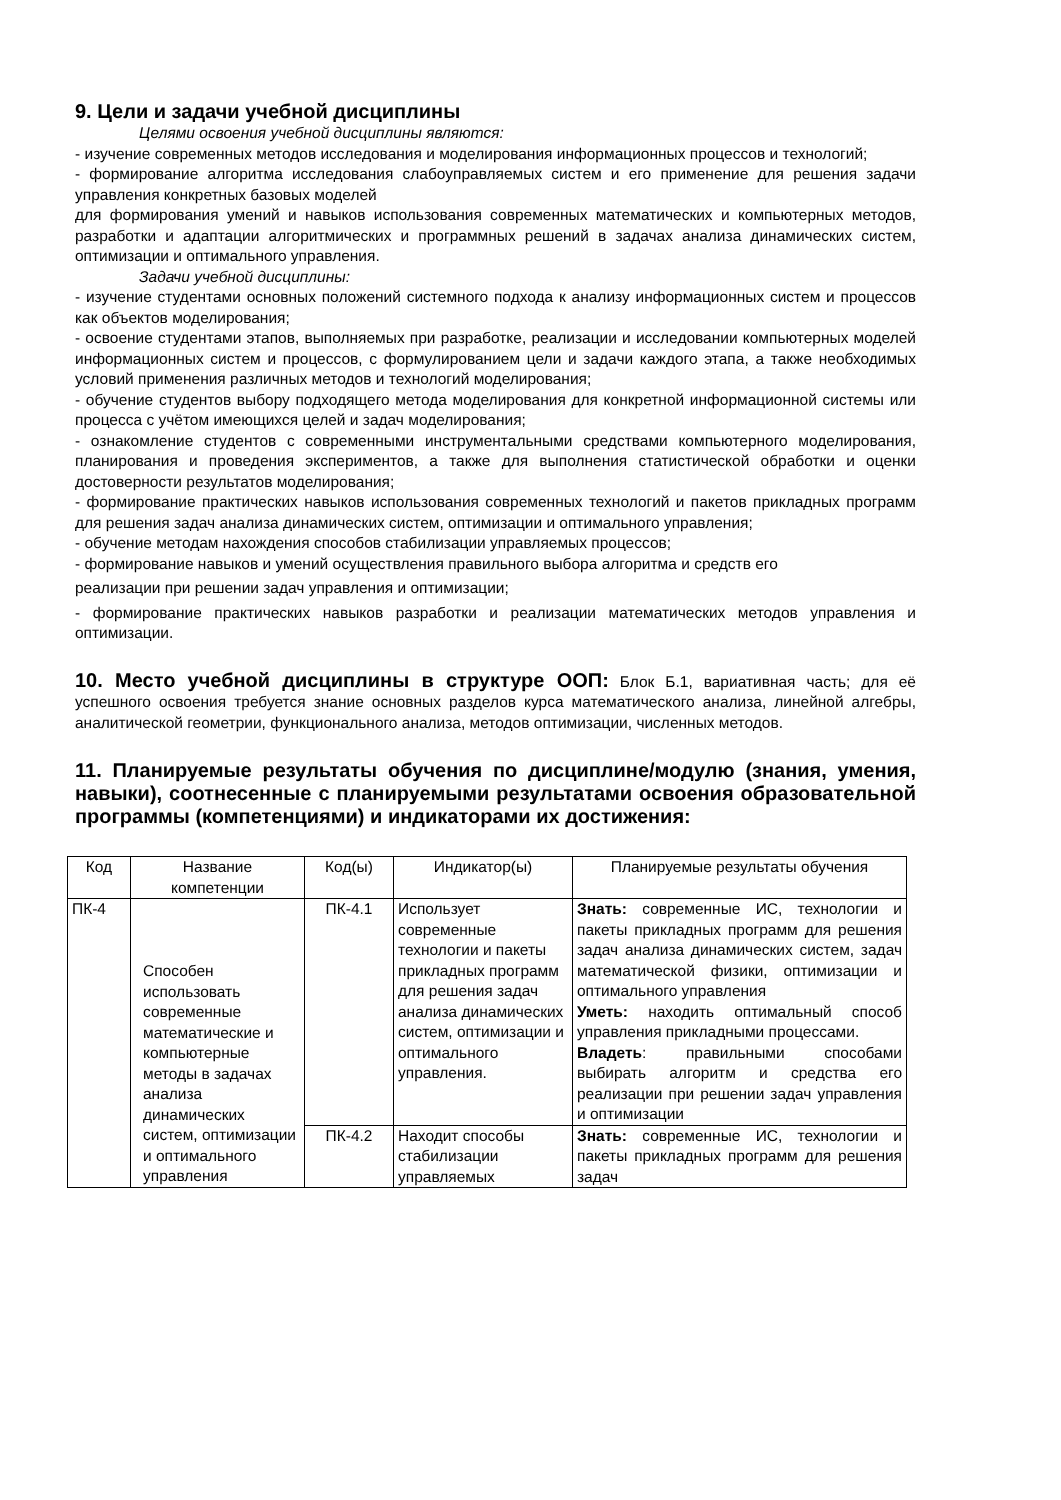9. Цели и задачи учебной дисциплины
Целями освоения учебной дисциплины являются:
- изучение современных методов исследования и моделирования информационных процессов и технологий;
- формирование алгоритма исследования слабоуправляемых систем и его применение для решения задачи управления конкретных базовых моделей
для формирования умений и навыков использования современных математических и компьютерных методов, разработки и адаптации алгоритмических и программных решений в задачах анализа динамических систем, оптимизации и оптимального управления.
Задачи учебной дисциплины:
- изучение студентами основных положений системного подхода к анализу информационных систем и процессов как объектов моделирования;
- освоение студентами этапов, выполняемых при разработке, реализации и исследовании компьютерных моделей информационных систем и процессов, с формулированием цели и задачи каждого этапа, а также необходимых условий применения различных методов и технологий моделирования;
- обучение студентов выбору подходящего метода моделирования для конкретной информационной системы или процесса с учётом имеющихся целей и задач моделирования;
- ознакомление студентов с современными инструментальными средствами компьютерного моделирования, планирования и проведения экспериментов, а также для выполнения статистической обработки и оценки достоверности результатов моделирования;
- формирование практических навыков использования современных технологий и пакетов прикладных программ для решения задач анализа динамических систем, оптимизации и оптимального управления;
- обучение методам нахождения способов стабилизации управляемых процессов;
- формирование навыков и умений осуществления правильного выбора алгоритма и средств его
реализации при решении задач управления и оптимизации;
- формирование практических навыков разработки и реализации математических методов управления и оптимизации.
10. Место учебной дисциплины в структуре ООП: Блок Б.1, вариативная часть; для её успешного освоения требуется знание основных разделов курса математического анализа, линейной алгебры, аналитической геометрии, функционального анализа, методов оптимизации, численных методов.
11. Планируемые результаты обучения по дисциплине/модулю (знания, умения, навыки), соотнесенные с планируемыми результатами освоения образовательной программы (компетенциями) и индикаторами их достижения:
| Код | Название компетенции | Код(ы) | Индикатор(ы) | Планируемые результаты обучения |
| ПК-4 | Способен использовать современные математические и компьютерные методы в задачах анализа динамических систем, оптимизации и оптимального управления | ПК-4.1 | Использует современные технологии и пакеты прикладных программ для решения задач анализа динамических систем, оптимизации и оптимального управления. | Знать: современные ИС, технологии и пакеты прикладных программ для решения задач анализа динамических систем, задач математической физики, оптимизации и оптимального управления Уметь: находить оптимальный способ управления прикладными процессами. Владеть : правильными способами выбирать алгоритм и средства его реализации при решении задач управления и оптимизации |
| | | ПК-4.2 | Находит способы стабилизации управляемых | Знать: современные ИС, технологии и пакеты прикладных программ для решения задач |